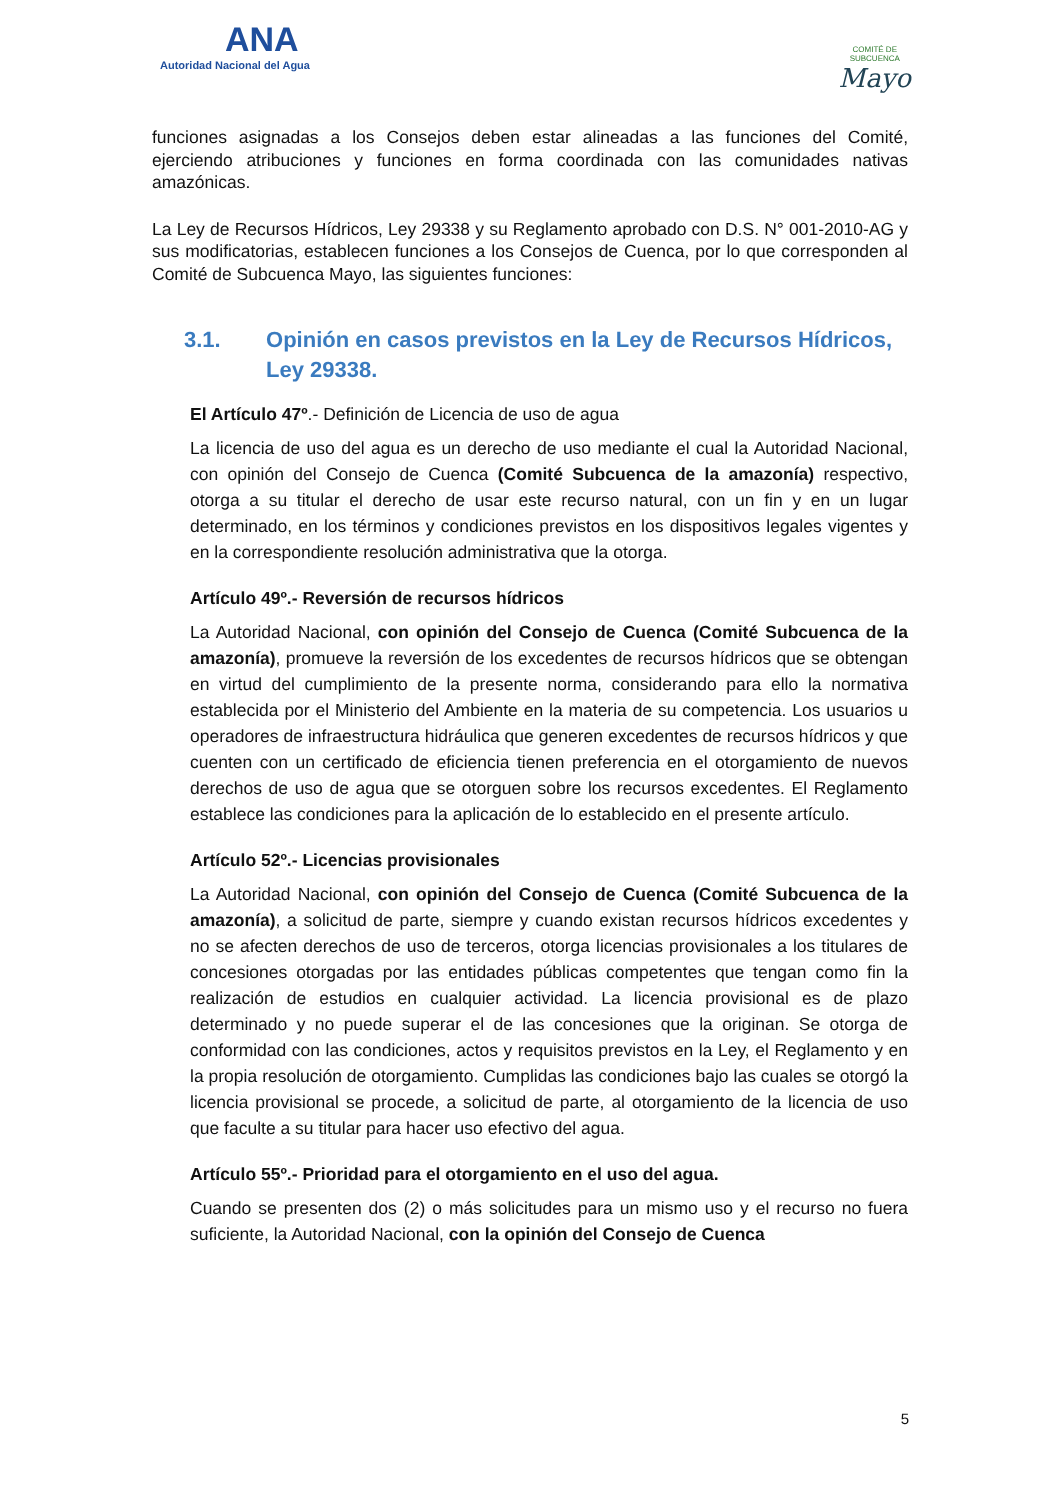ANA
Autoridad Nacional del Agua
COMITÉ DE
SUBCUENCA
Mayo
funciones asignadas a los Consejos deben estar alineadas a las funciones del Comité, ejerciendo atribuciones y funciones en forma coordinada con las comunidades nativas amazónicas.
La Ley de Recursos Hídricos, Ley 29338 y su Reglamento aprobado con D.S. N° 001-2010-AG y sus modificatorias, establecen funciones a los Consejos de Cuenca, por lo que corresponden al Comité de Subcuenca Mayo, las siguientes funciones:
3.1. Opinión en casos previstos en la Ley de Recursos Hídricos, Ley 29338.
El Artículo 47º.- Definición de Licencia de uso de agua
La licencia de uso del agua es un derecho de uso mediante el cual la Autoridad Nacional, con opinión del Consejo de Cuenca (Comité Subcuenca de la amazonía) respectivo, otorga a su titular el derecho de usar este recurso natural, con un fin y en un lugar determinado, en los términos y condiciones previstos en los dispositivos legales vigentes y en la correspondiente resolución administrativa que la otorga.
Artículo 49º.- Reversión de recursos hídricos
La Autoridad Nacional, con opinión del Consejo de Cuenca (Comité Subcuenca de la amazonía), promueve la reversión de los excedentes de recursos hídricos que se obtengan en virtud del cumplimiento de la presente norma, considerando para ello la normativa establecida por el Ministerio del Ambiente en la materia de su competencia. Los usuarios u operadores de infraestructura hidráulica que generen excedentes de recursos hídricos y que cuenten con un certificado de eficiencia tienen preferencia en el otorgamiento de nuevos derechos de uso de agua que se otorguen sobre los recursos excedentes. El Reglamento establece las condiciones para la aplicación de lo establecido en el presente artículo.
Artículo 52º.- Licencias provisionales
La Autoridad Nacional, con opinión del Consejo de Cuenca (Comité Subcuenca de la amazonía), a solicitud de parte, siempre y cuando existan recursos hídricos excedentes y no se afecten derechos de uso de terceros, otorga licencias provisionales a los titulares de concesiones otorgadas por las entidades públicas competentes que tengan como fin la realización de estudios en cualquier actividad. La licencia provisional es de plazo determinado y no puede superar el de las concesiones que la originan. Se otorga de conformidad con las condiciones, actos y requisitos previstos en la Ley, el Reglamento y en la propia resolución de otorgamiento. Cumplidas las condiciones bajo las cuales se otorgó la licencia provisional se procede, a solicitud de parte, al otorgamiento de la licencia de uso que faculte a su titular para hacer uso efectivo del agua.
Artículo 55º.- Prioridad para el otorgamiento en el uso del agua.
Cuando se presenten dos (2) o más solicitudes para un mismo uso y el recurso no fuera suficiente, la Autoridad Nacional, con la opinión del Consejo de Cuenca
5